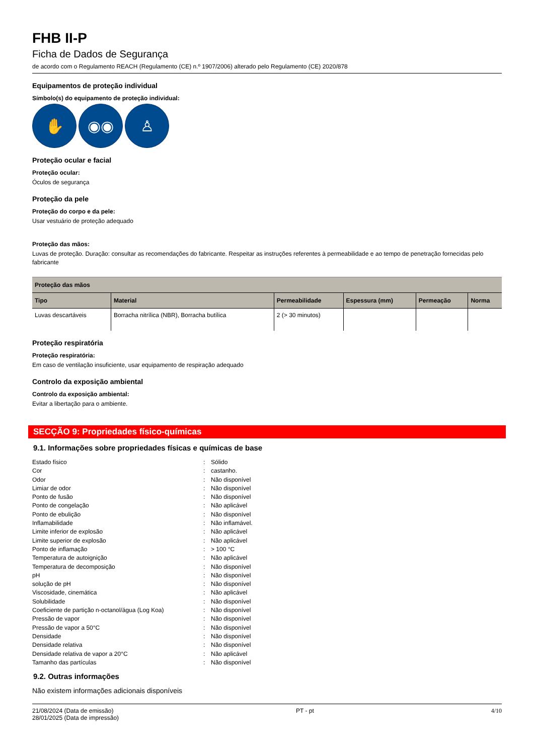FHB II-P
Ficha de Dados de Segurança
de acordo com o Regulamento REACH (Regulamento (CE) n.º 1907/2006) alterado pelo Regulamento (CE) 2020/878
Equipamentos de proteção individual
Símbolo(s) do equipamento de proteção individual:
✋ ◉◉ ♙
Proteção ocular e facial
Proteção ocular:
Óculos de segurança
Proteção da pele
Proteção do corpo e da pele:
Usar vestuário de proteção adequado
Proteção das mãos:
Luvas de proteção. Duração: consultar as recomendações do fabricante. Respeitar as instruções referentes à permeabilidade e ao tempo de penetração fornecidas pelo fabricante
| Proteção das mãos | | | | | |
| --- | --- | --- | --- | --- | --- |
| Tipo | Material | Permeabilidade | Espessura (mm) | Permeação | Norma |
| Luvas descartáveis | Borracha nitrílica (NBR), Borracha butílica | 2 (> 30 minutos) | | | |
Proteção respiratória
Proteção respiratória:
Em caso de ventilação insuficiente, usar equipamento de respiração adequado
Controlo da exposição ambiental
Controlo da exposição ambiental:
Evitar a libertação para o ambiente.
SECÇÃO 9: Propriedades físico-químicas
9.1. Informações sobre propriedades físicas e químicas de base
| Estado físico | : | Sólido |
| Cor | : | castanho. |
| Odor | : | Não disponível |
| Limiar de odor | : | Não disponível |
| Ponto de fusão | : | Não disponível |
| Ponto de congelação | : | Não aplicável |
| Ponto de ebulição | : | Não disponível |
| Inflamabilidade | : | Não inflamável. |
| Limite inferior de explosão | : | Não aplicável |
| Limite superior de explosão | : | Não aplicável |
| Ponto de inflamação | : | > 100 °C |
| Temperatura de autoignição | : | Não aplicável |
| Temperatura de decomposição | : | Não disponível |
| pH | : | Não disponível |
| solução de pH | : | Não disponível |
| Viscosidade, cinemática | : | Não aplicável |
| Solubilidade | : | Não disponível |
| Coeficiente de partição n-octanol/água (Log Koa) | : | Não disponível |
| Pressão de vapor | : | Não disponível |
| Pressão de vapor a 50°C | : | Não disponível |
| Densidade | : | Não disponível |
| Densidade relativa | : | Não disponível |
| Densidade relativa de vapor a 20°C | : | Não aplicável |
| Tamanho das partículas | : | Não disponível |
9.2. Outras informações
Não existem informações adicionais disponíveis
21/08/2024 (Data de emissão)
28/01/2025 (Data de impressão)
PT - pt 4/10